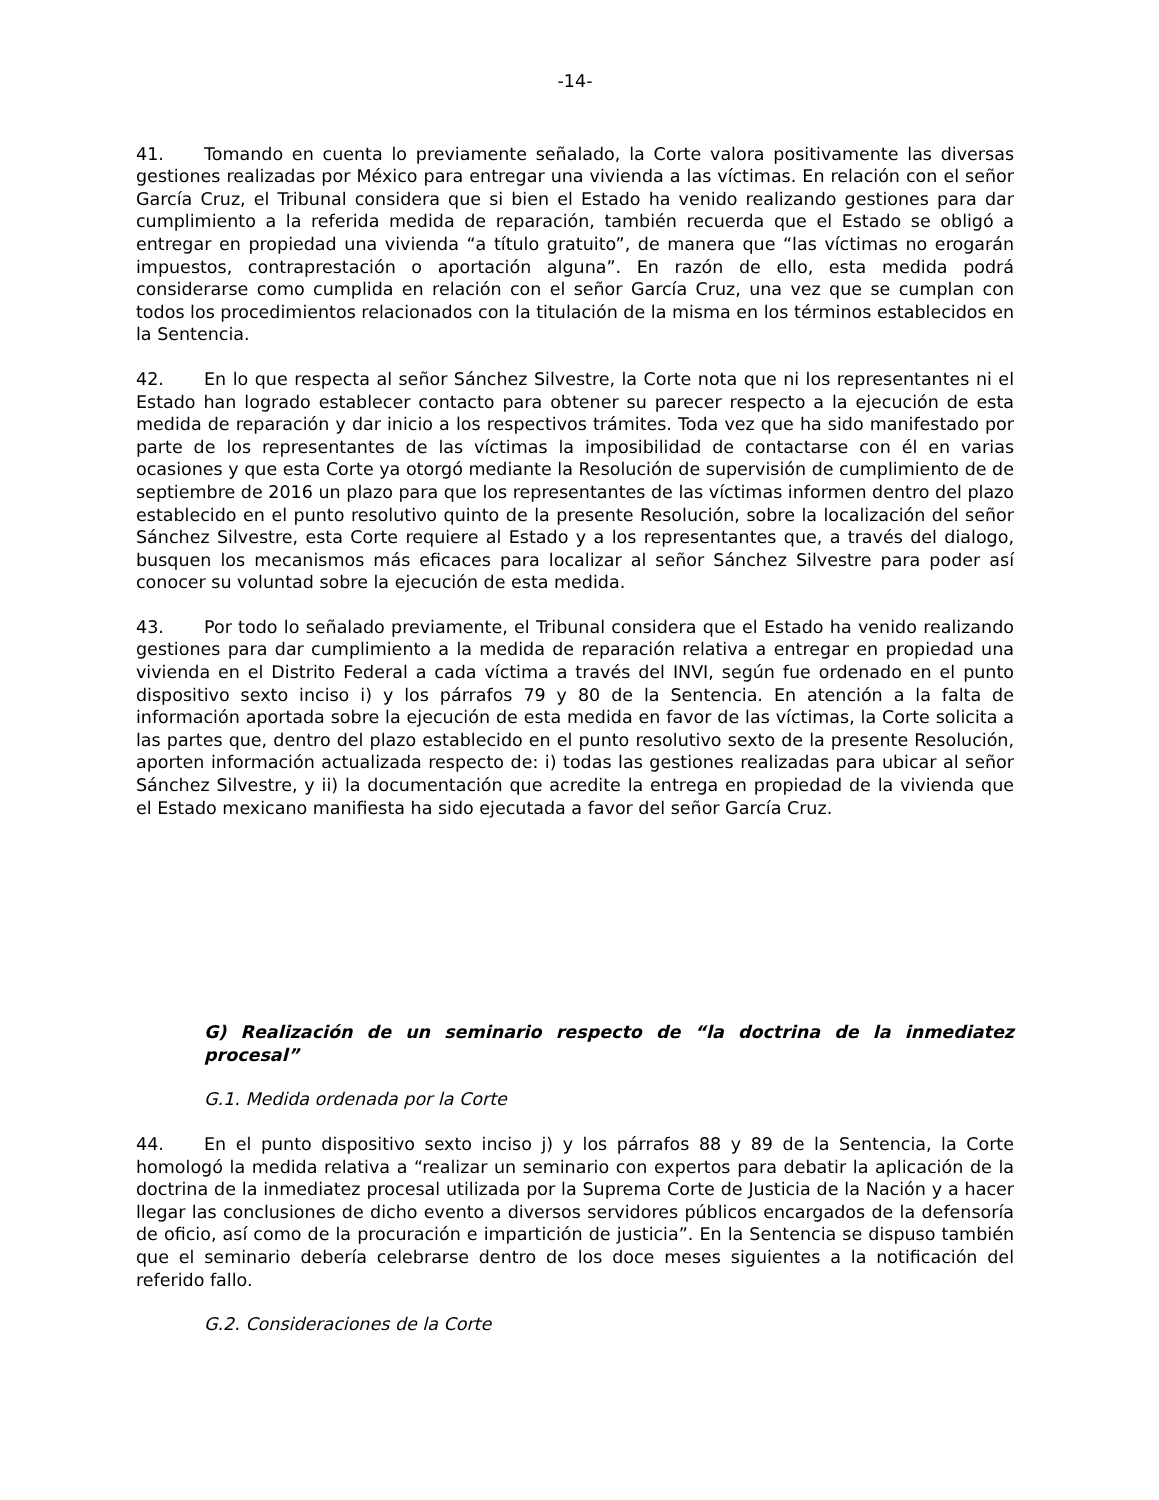-14-
41. Tomando en cuenta lo previamente señalado, la Corte valora positivamente las diversas gestiones realizadas por México para entregar una vivienda a las víctimas. En relación con el señor García Cruz, el Tribunal considera que si bien el Estado ha venido realizando gestiones para dar cumplimiento a la referida medida de reparación, también recuerda que el Estado se obligó a entregar en propiedad una vivienda “a título gratuito”, de manera que “las víctimas no erogarán impuestos, contraprestación o aportación alguna”. En razón de ello, esta medida podrá considerarse como cumplida en relación con el señor García Cruz, una vez que se cumplan con todos los procedimientos relacionados con la titulación de la misma en los términos establecidos en la Sentencia.
42. En lo que respecta al señor Sánchez Silvestre, la Corte nota que ni los representantes ni el Estado han logrado establecer contacto para obtener su parecer respecto a la ejecución de esta medida de reparación y dar inicio a los respectivos trámites. Toda vez que ha sido manifestado por parte de los representantes de las víctimas la imposibilidad de contactarse con él en varias ocasiones y que esta Corte ya otorgó mediante la Resolución de supervisión de cumplimiento de de septiembre de 2016 un plazo para que los representantes de las víctimas informen dentro del plazo establecido en el punto resolutivo quinto de la presente Resolución, sobre la localización del señor Sánchez Silvestre, esta Corte requiere al Estado y a los representantes que, a través del dialogo, busquen los mecanismos más eficaces para localizar al señor Sánchez Silvestre para poder así conocer su voluntad sobre la ejecución de esta medida.
43. Por todo lo señalado previamente, el Tribunal considera que el Estado ha venido realizando gestiones para dar cumplimiento a la medida de reparación relativa a entregar en propiedad una vivienda en el Distrito Federal a cada víctima a través del INVI, según fue ordenado en el punto dispositivo sexto inciso i) y los párrafos 79 y 80 de la Sentencia. En atención a la falta de información aportada sobre la ejecución de esta medida en favor de las víctimas, la Corte solicita a las partes que, dentro del plazo establecido en el punto resolutivo sexto de la presente Resolución, aporten información actualizada respecto de: i) todas las gestiones realizadas para ubicar al señor Sánchez Silvestre, y ii) la documentación que acredite la entrega en propiedad de la vivienda que el Estado mexicano manifiesta ha sido ejecutada a favor del señor García Cruz.
G) Realización de un seminario respecto de “la doctrina de la inmediatez procesal”
G.1. Medida ordenada por la Corte
44. En el punto dispositivo sexto inciso j) y los párrafos 88 y 89 de la Sentencia, la Corte homologó la medida relativa a “realizar un seminario con expertos para debatir la aplicación de la doctrina de la inmediatez procesal utilizada por la Suprema Corte de Justicia de la Nación y a hacer llegar las conclusiones de dicho evento a diversos servidores públicos encargados de la defensoría de oficio, así como de la procuración e impartición de justicia”. En la Sentencia se dispuso también que el seminario debería celebrarse dentro de los doce meses siguientes a la notificación del referido fallo.
G.2. Consideraciones de la Corte